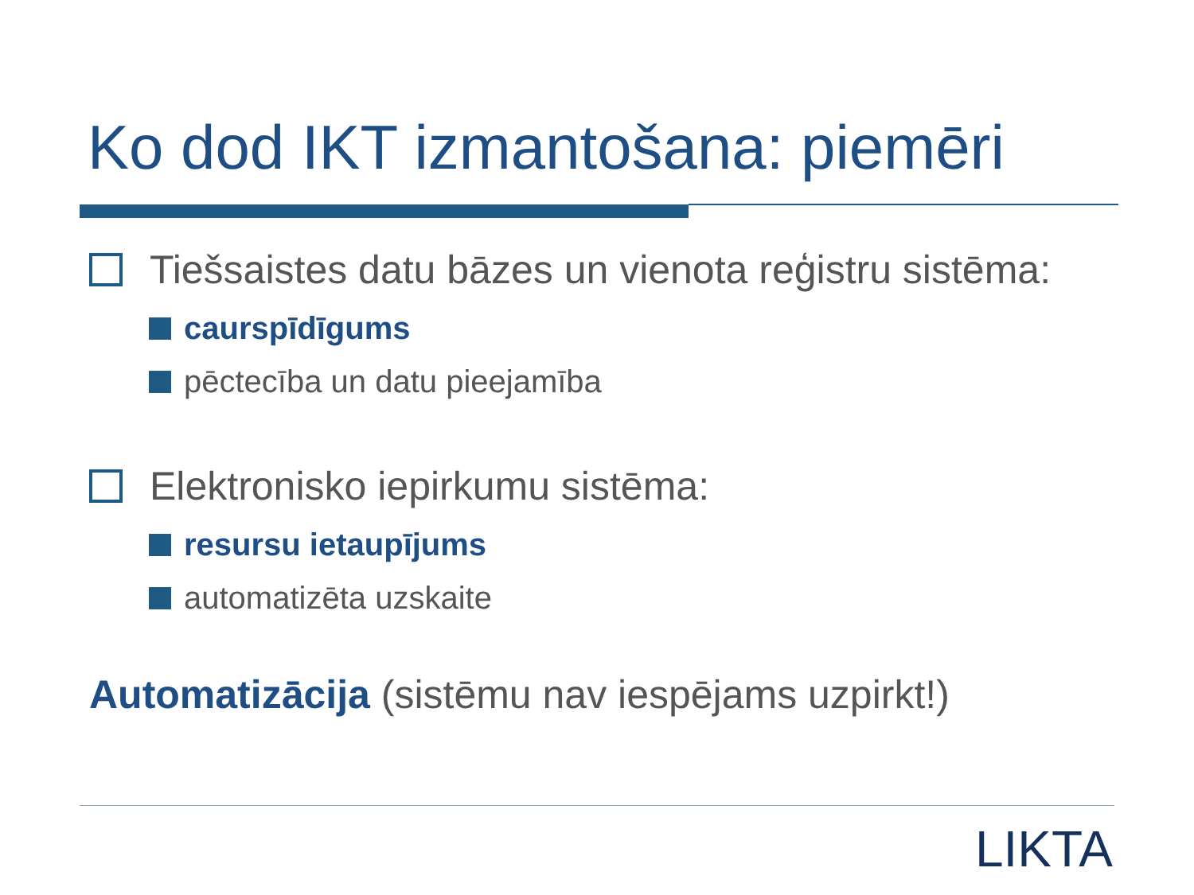Ko dod IKT izmantošana: piemēri
Tiešsaistes datu bāzes un vienota reģistru sistēma:
caurspīdīgums
pēctecība un datu pieejamība
Elektronisko iepirkumu sistēma:
resursu ietaupījums
automatizēta uzskaite
Automatizācija (sistēmu nav iespējams uzpirkt!)
LIKTA